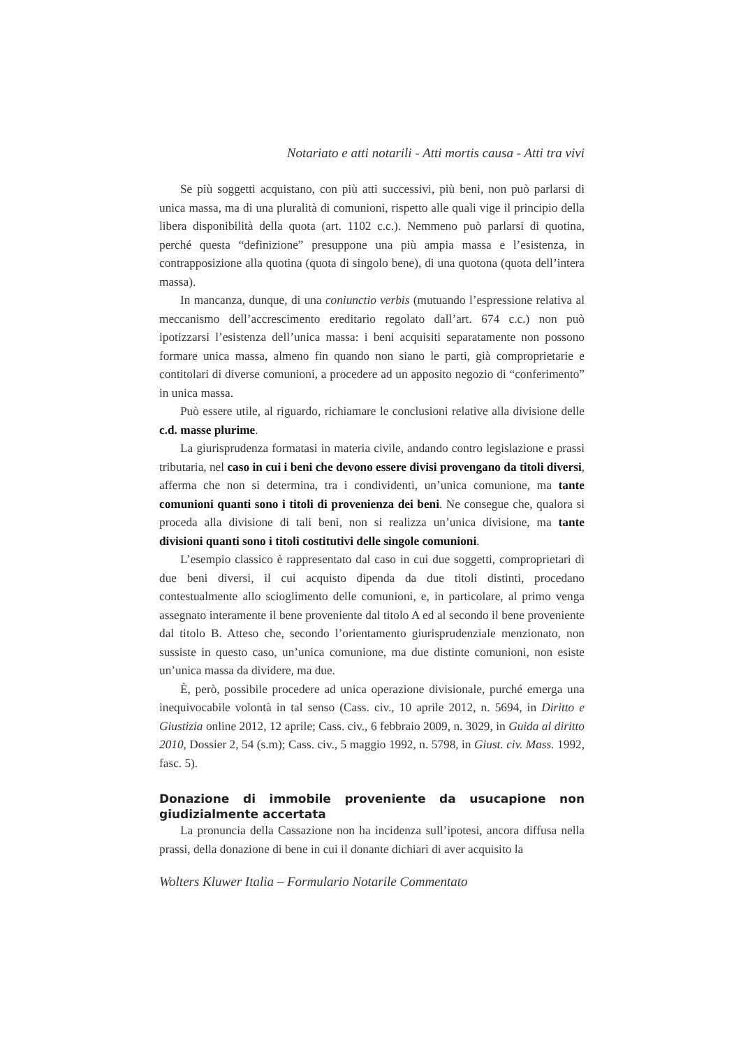Notariato e atti notarili - Atti mortis causa - Atti tra vivi
Se più soggetti acquistano, con più atti successivi, più beni, non può parlarsi di unica massa, ma di una pluralità di comunioni, rispetto alle quali vige il principio della libera disponibilità della quota (art. 1102 c.c.). Nemmeno può parlarsi di quotina, perché questa “definizione” presuppone una più ampia massa e l’esistenza, in contrapposizione alla quotina (quota di singolo bene), di una quotona (quota dell’intera massa).
In mancanza, dunque, di una coniunctio verbis (mutuando l’espressione relativa al meccanismo dell’accrescimento ereditario regolato dall’art. 674 c.c.) non può ipotizzarsi l’esistenza dell’unica massa: i beni acquisiti separatamente non possono formare unica massa, almeno fin quando non siano le parti, già comproprietarie e contitolari di diverse comunioni, a procedere ad un apposito negozio di “conferimento” in unica massa.
Può essere utile, al riguardo, richiamare le conclusioni relative alla divisione delle c.d. masse plurime.
La giurisprudenza formatasi in materia civile, andando contro legislazione e prassi tributaria, nel caso in cui i beni che devono essere divisi provengano da titoli diversi, afferma che non si determina, tra i condividenti, un’unica comunione, ma tante comunioni quanti sono i titoli di provenienza dei beni. Ne consegue che, qualora si proceda alla divisione di tali beni, non si realizza un’unica divisione, ma tante divisioni quanti sono i titoli costitutivi delle singole comunioni.
L’esempio classico è rappresentato dal caso in cui due soggetti, comproprietari di due beni diversi, il cui acquisto dipenda da due titoli distinti, procedano contestualmente allo scioglimento delle comunioni, e, in particolare, al primo venga assegnato interamente il bene proveniente dal titolo A ed al secondo il bene proveniente dal titolo B. Atteso che, secondo l’orientamento giurisprudenziale menzionato, non sussiste in questo caso, un’unica comunione, ma due distinte comunioni, non esiste un’unica massa da dividere, ma due.
È, però, possibile procedere ad unica operazione divisionale, purché emerga una inequivocabile volontà in tal senso (Cass. civ., 10 aprile 2012, n. 5694, in Diritto e Giustizia online 2012, 12 aprile; Cass. civ., 6 febbraio 2009, n. 3029, in Guida al diritto 2010, Dossier 2, 54 (s.m); Cass. civ., 5 maggio 1992, n. 5798, in Giust. civ. Mass. 1992, fasc. 5).
Donazione di immobile proveniente da usucapione non giudizialmente accertata
La pronuncia della Cassazione non ha incidenza sull’ipotesi, ancora diffusa nella prassi, della donazione di bene in cui il donante dichiari di aver acquisito la
Wolters Kluwer Italia – Formulario Notarile Commentato